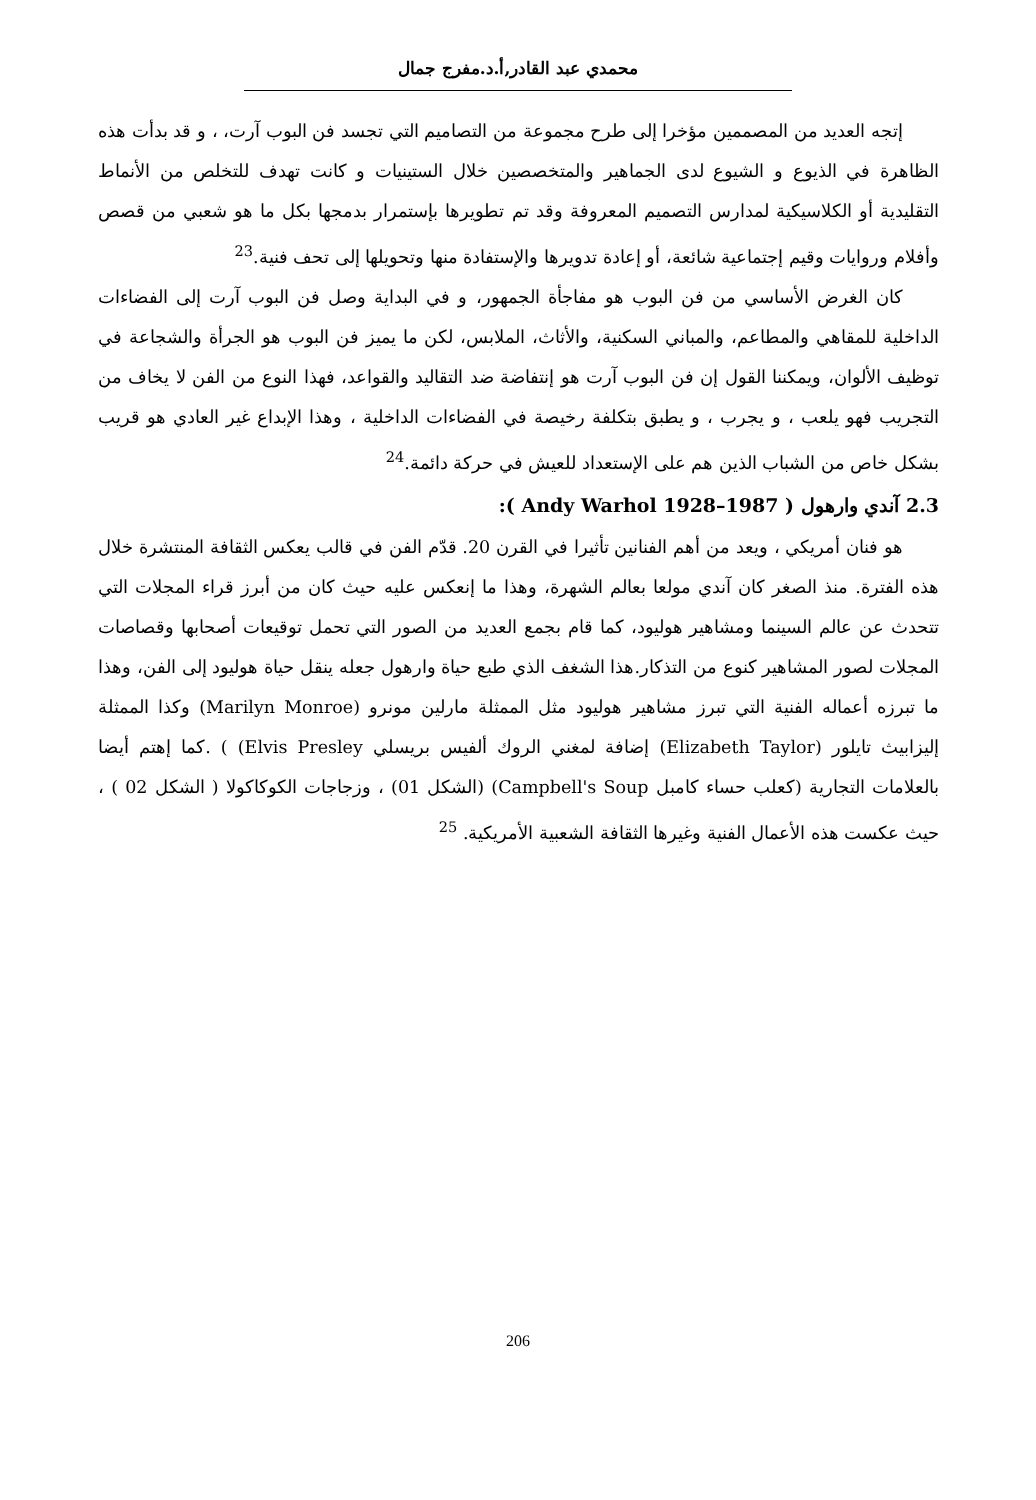محمدي عبد القادر,أ.د.مفرج جمال
إتجه العديد من المصممين مؤخرا إلى طرح مجموعة من التصاميم التي تجسد فن البوب آرت، ، و قد بدأت هذه الظاهرة في الذيوع و الشيوع لدى الجماهير والمتخصصين خلال الستينيات و كانت تهدف للتخلص من الأنماط التقليدية أو الكلاسيكية لمدارس التصميم المعروفة وقد تم تطويرها بإستمرار بدمجها بكل ما هو شعبي من قصص وأفلام وروايات وقيم إجتماعية شائعة، أو إعادة تدويرها والإستفادة منها وتحويلها إلى تحف فنية.<sup>23</sup>
كان الغرض الأساسي من فن البوب هو مفاجأة الجمهور، و في البداية وصل فن البوب آرت إلى الفضاءات الداخلية للمقاهي والمطاعم، والمباني السكنية، والأثاث، الملابس، لكن ما يميز فن البوب هو الجرأة والشجاعة في توظيف الألوان، ويمكننا القول إن فن البوب آرت هو إنتفاضة ضد التقاليد والقواعد، فهذا النوع من الفن لا يخاف من التجريب فهو يلعب ، و يجرب ، و يطبق بتكلفة رخيصة في الفضاءات الداخلية ، وهذا الإبداع غير العادي هو قريب بشكل خاص من الشباب الذين هم على الإستعداد للعيش في حركة دائمة.<sup>24</sup>
2.3 آندي وارهول ( Andy Warhol 1928–1987 ):
هو فنان أمريكي ، ويعد من أهم الفنانين تأثيرا في القرن 20. قدّم الفن في قالب يعكس الثقافة المنتشرة خلال هذه الفترة. منذ الصغر كان آندي مولعا بعالم الشهرة، وهذا ما إنعكس عليه حيث كان من أبرز قراء المجلات التي تتحدث عن عالم السينما ومشاهير هوليود، كما قام بجمع العديد من الصور التي تحمل توقيعات أصحابها وقصاصات المجلات لصور المشاهير كنوع من التذكار.هذا الشغف الذي طبع حياة وارهول جعله ينقل حياة هوليود إلى الفن، وهذا ما تبرزه أعماله الفنية التي تبرز مشاهير هوليود مثل الممثلة مارلين مونرو (Marilyn Monroe) وكذا الممثلة إليزابيث تايلور (Elizabeth Taylor) إضافة لمغني الروك ألفيس بريسلي Elvis Presley) ) .كما إهتم أيضا بالعلامات التجارية (كعلب حساء كامبل Campbell's Soup) (الشكل 01) ، وزجاجات الكوكاكولا ( الشكل 02 ) ، حيث عكست هذه الأعمال الفنية وغيرها الثقافة الشعبية الأمريكية. <sup>25</sup>
206